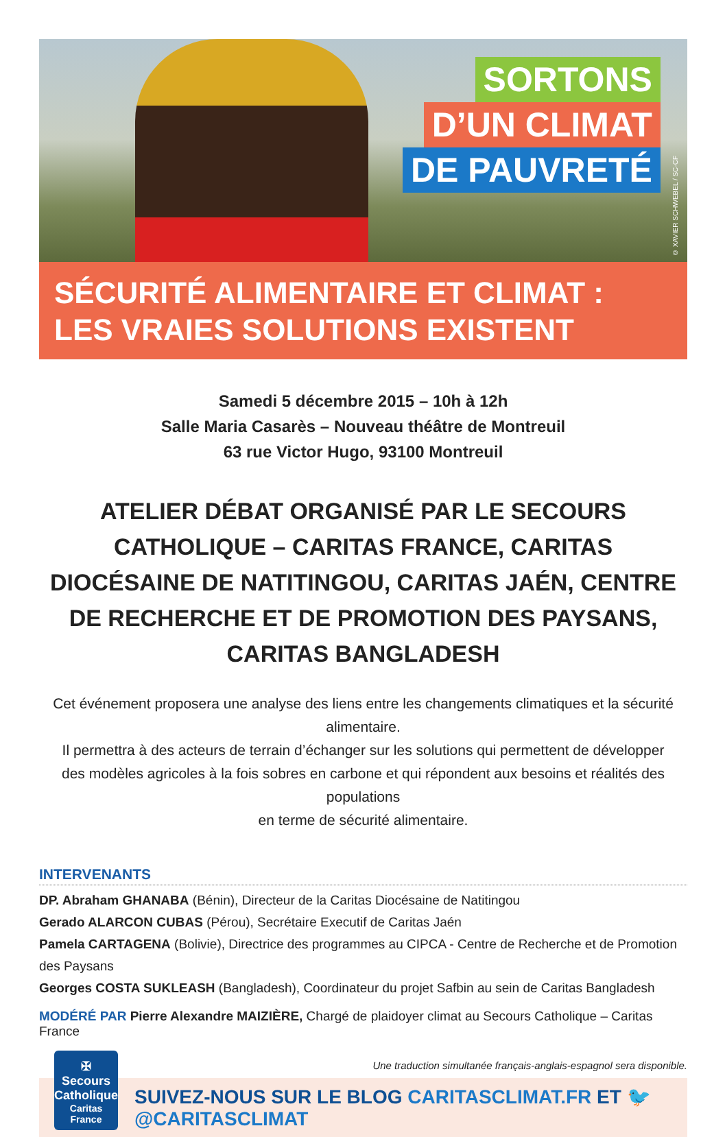SORTONS
D’UN CLIMAT
DE PAUVRETÉ
© XAVIER SCHWEBEL / SC-CF
SÉCURITÉ ALIMENTAIRE ET CLIMAT :
LES VRAIES SOLUTIONS EXISTENT
Samedi 5 décembre 2015 – 10h à 12h
Salle Maria Casarès – Nouveau théâtre de Montreuil
63 rue Victor Hugo, 93100 Montreuil
ATELIER DÉBAT ORGANISÉ PAR LE SECOURS CATHOLIQUE – CARITAS FRANCE, CARITAS DIOCÉSAINE DE NATITINGOU, CARITAS JAÉN, CENTRE DE RECHERCHE ET DE PROMOTION DES PAYSANS, CARITAS BANGLADESH
Cet événement proposera une analyse des liens entre les changements climatiques et la sécurité alimentaire.
Il permettra à des acteurs de terrain d’échanger sur les solutions qui permettent de développer
des modèles agricoles à la fois sobres en carbone et qui répondent aux besoins et réalités des populations
en terme de sécurité alimentaire.
INTERVENANTS
DP. Abraham GHANABA (Bénin), Directeur de la Caritas Diocésaine de Natitingou
Gerado ALARCON CUBAS (Pérou), Secrétaire Executif de Caritas Jaén
Pamela CARTAGENA (Bolivie), Directrice des programmes au CIPCA - Centre de Recherche et de Promotion des Paysans
Georges COSTA SUKLEASH (Bangladesh), Coordinateur du projet Safbin au sein de Caritas Bangladesh
MODÉRÉ PAR Pierre Alexandre MAIZIÈRE, Chargé de plaidoyer climat au Secours Catholique – Caritas France
Une traduction simultanée français-anglais-espagnol sera disponible.
✠
Secours
Catholique
Caritas France
SUIVEZ-NOUS SUR LE BLOG CARITASCLIMAT.FR ET 🐦 @CARITASCLIMAT